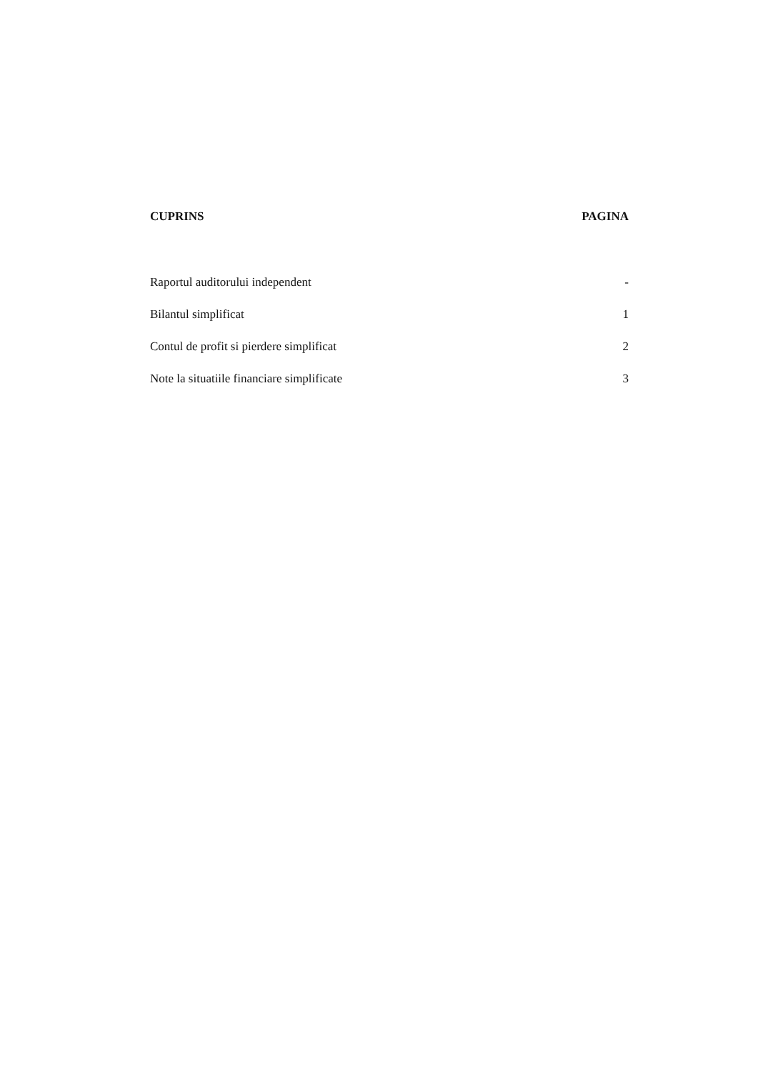CUPRINS PAGINA
Raportul auditorului independent -
Bilantul simplificat 1
Contul de profit si pierdere simplificat 2
Note la situatiile financiare simplificate 3